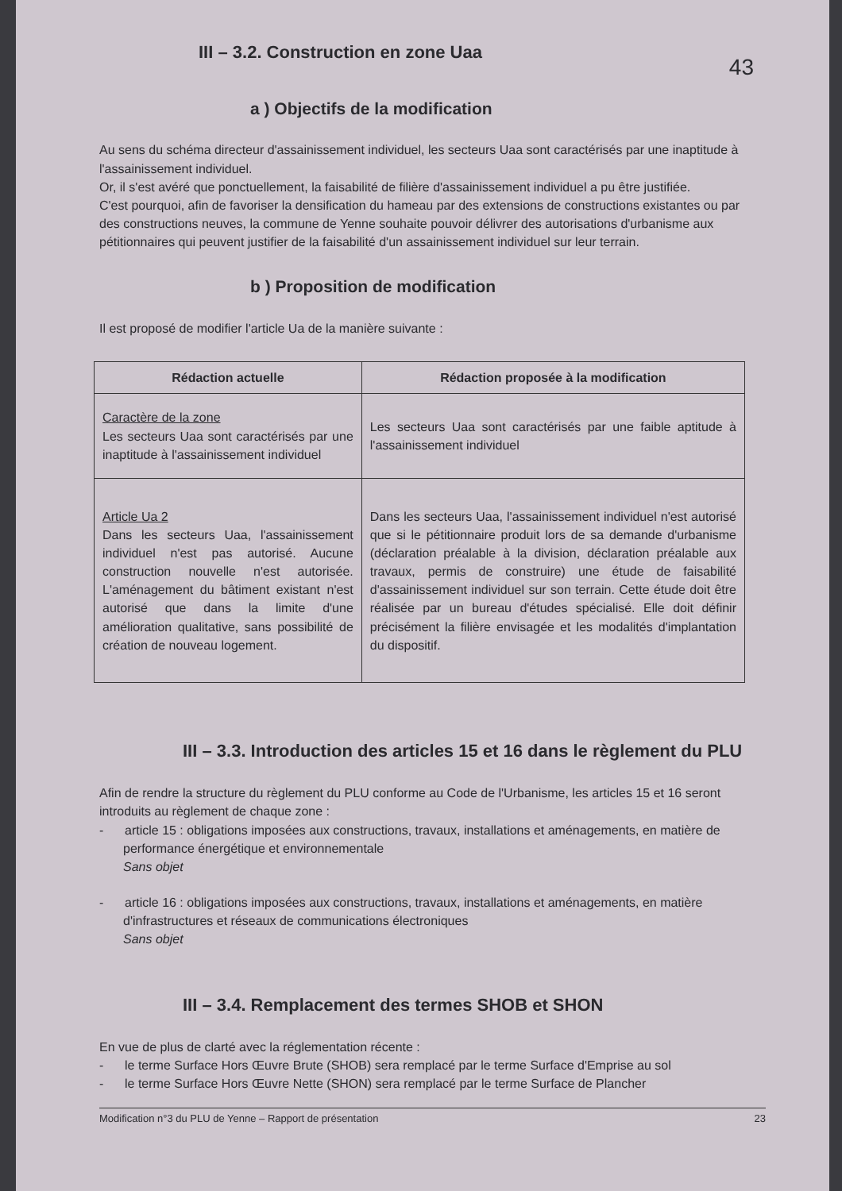43
III – 3.2. Construction en zone Uaa
a ) Objectifs de la modification
Au sens du schéma directeur d'assainissement individuel, les secteurs Uaa sont caractérisés par une inaptitude à l'assainissement individuel.
Or, il s'est avéré que ponctuellement, la faisabilité de filière d'assainissement individuel a pu être justifiée.
C'est pourquoi, afin de favoriser la densification du hameau par des extensions de constructions existantes ou par des constructions neuves, la commune de Yenne souhaite pouvoir délivrer des autorisations d'urbanisme aux pétitionnaires qui peuvent justifier de la faisabilité d'un assainissement individuel sur leur terrain.
b ) Proposition de modification
Il est proposé de modifier l'article Ua de la manière suivante :
| Rédaction actuelle | Rédaction proposée à la modification |
| --- | --- |
| Caractère de la zone Les secteurs Uaa sont caractérisés par une inaptitude à l'assainissement individuel | Les secteurs Uaa sont caractérisés par une faible aptitude à l'assainissement individuel |
| Article Ua 2 Dans les secteurs Uaa, l'assainissement individuel n'est pas autorisé. Aucune construction nouvelle n'est autorisée. L'aménagement du bâtiment existant n'est autorisé que dans la limite d'une amélioration qualitative, sans possibilité de création de nouveau logement. | Dans les secteurs Uaa, l'assainissement individuel n'est autorisé que si le pétitionnaire produit lors de sa demande d'urbanisme (déclaration préalable à la division, déclaration préalable aux travaux, permis de construire) une étude de faisabilité d'assainissement individuel sur son terrain. Cette étude doit être réalisée par un bureau d'études spécialisé. Elle doit définir précisément la filière envisagée et les modalités d'implantation du dispositif. |
III – 3.3. Introduction des articles 15 et 16 dans le règlement du PLU
Afin de rendre la structure du règlement du PLU conforme au Code de l'Urbanisme, les articles 15 et 16 seront introduits au règlement de chaque zone :
- article 15 : obligations imposées aux constructions, travaux, installations et aménagements, en matière de performance énergétique et environnementale
Sans objet
- article 16 : obligations imposées aux constructions, travaux, installations et aménagements, en matière d'infrastructures et réseaux de communications électroniques
Sans objet
III – 3.4. Remplacement des termes SHOB et SHON
En vue de plus de clarté avec la réglementation récente :
- le terme Surface Hors Œuvre Brute (SHOB) sera remplacé par le terme Surface d'Emprise au sol
- le terme Surface Hors Œuvre Nette (SHON) sera remplacé par le terme Surface de Plancher
Modification n°3 du PLU de Yenne – Rapport de présentation 23